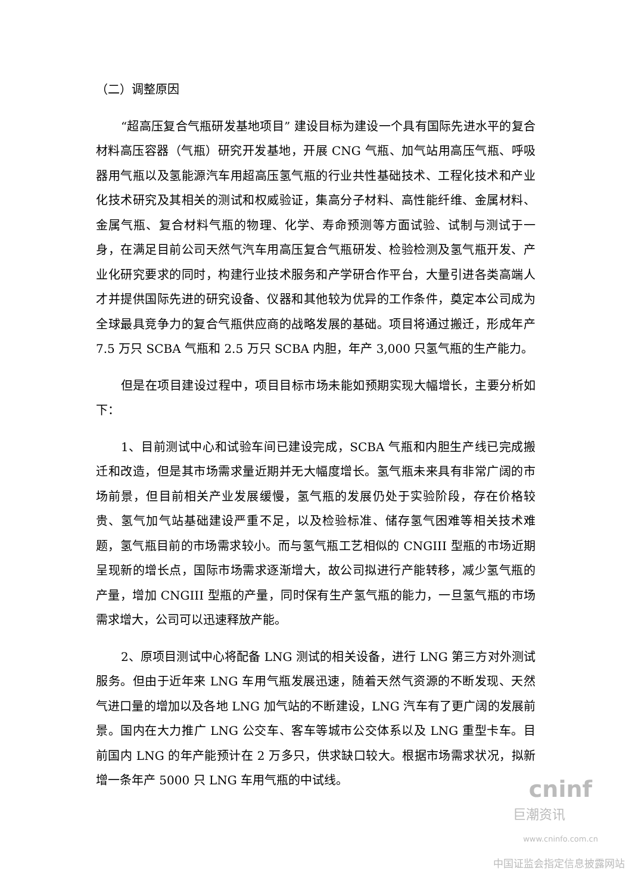（二）调整原因
“超高压复合气瓶研发基地项目” 建设目标为建设一个具有国际先进水平的复合材料高压容器（气瓶）研究开发基地，开展 CNG 气瓶、加气站用高压气瓶、呼吸器用气瓶以及氢能源汽车用超高压氢气瓶的行业共性基础技术、工程化技术和产业化技术研究及其相关的测试和权威验证，集高分子材料、高性能纤维、金属材料、金属气瓶、复合材料气瓶的物理、化学、寿命预测等方面试验、试制与测试于一身，在满足目前公司天然气汽车用高压复合气瓶研发、检验检测及氢气瓶开发、产业化研究要求的同时，构建行业技术服务和产学研合作平台，大量引进各类高端人才并提供国际先进的研究设备、仪器和其他较为优异的工作条件，奠定本公司成为全球最具竞争力的复合气瓶供应商的战略发展的基础。项目将通过搬迁，形成年产 7.5 万只 SCBA 气瓶和 2.5 万只 SCBA 内胆，年产 3,000 只氢气瓶的生产能力。
但是在项目建设过程中，项目目标市场未能如预期实现大幅增长，主要分析如下：
1、目前测试中心和试验车间已建设完成，SCBA 气瓶和内胆生产线已完成搬迁和改造，但是其市场需求量近期并无大幅度增长。氢气瓶未来具有非常广阔的市场前景，但目前相关产业发展缓慢，氢气瓶的发展仍处于实验阶段，存在价格较贵、氢气加气站基础建设严重不足，以及检验标准、储存氢气困难等相关技术难题，氢气瓶目前的市场需求较小。而与氢气瓶工艺相似的 CNGIII 型瓶的市场近期呈现新的增长点，国际市场需求逐渐增大，故公司拟进行产能转移，减少氢气瓶的产量，增加 CNGIII 型瓶的产量，同时保有生产氢气瓶的能力，一旦氢气瓶的市场需求增大，公司可以迅速释放产能。
2、原项目测试中心将配备 LNG 测试的相关设备，进行 LNG 第三方对外测试服务。但由于近年来 LNG 车用气瓶发展迅速，随着天然气资源的不断发现、天然气进口量的增加以及各地 LNG 加气站的不断建设，LNG 汽车有了更广阔的发展前景。国内在大力推广 LNG 公交车、客车等城市公交体系以及 LNG 重型卡车。目前国内 LNG 的年产能预计在 2 万多只，供求缺口较大。根据市场需求状况，拟新增一条年产 5000 只 LNG 车用气瓶的中试线。
cninf
巨潮资讯
www.cninfo.com.cn
中国证监会指定信息披露网站